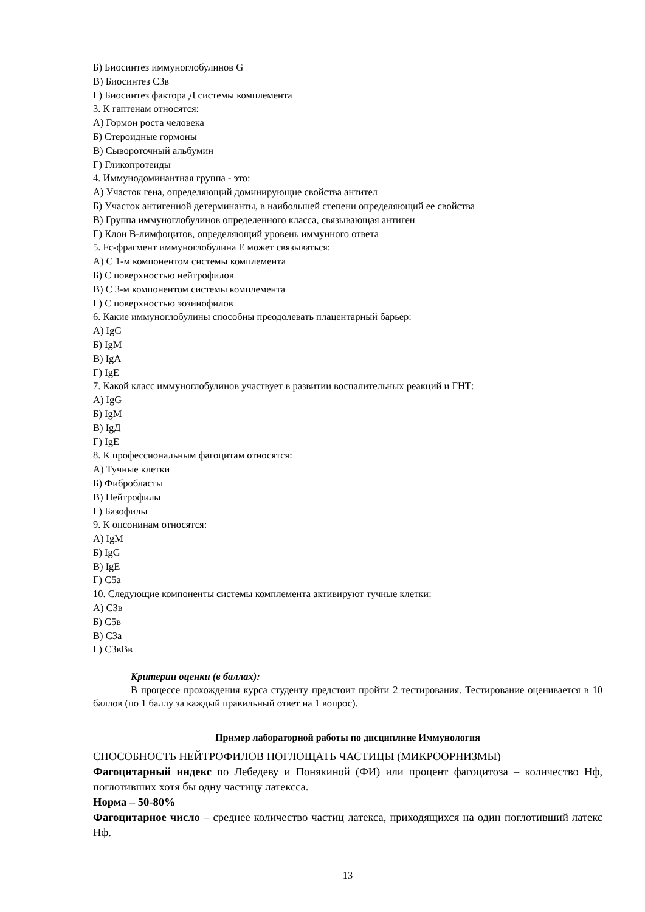Б) Биосинтез иммуноглобулинов G
В) Биосинтез С3в
Г) Биосинтез фактора Д системы комплемента
3. К гаптенам относятся:
А) Гормон роста человека
Б) Стероидные гормоны
В) Сывороточный альбумин
Г) Гликопротеиды
4. Иммунодоминантная группа - это:
А) Участок гена, определяющий доминирующие свойства антител
Б) Участок антигенной детерминанты, в наибольшей степени определяющий ее свойства
В) Группа иммуноглобулинов определенного класса, связывающая антиген
Г) Клон В-лимфоцитов, определяющий уровень иммунного ответа
5. Fc-фрагмент иммуноглобулина Е может связываться:
А) С 1-м компонентом системы комплемента
Б) С поверхностью нейтрофилов
В) С 3-м компонентом системы комплемента
Г) С поверхностью эозинофилов
6. Какие иммуноглобулины способны преодолевать плацентарный барьер:
А) IgG
Б) IgM
В) IgA
Г) IgE
7. Какой класс иммуноглобулинов участвует в развитии воспалительных реакций и ГНТ:
А) IgG
Б) IgM
В) IgД
Г) IgE
8. К профессиональным фагоцитам относятся:
А) Тучные клетки
Б) Фибробласты
В) Нейтрофилы
Г) Базофилы
9. К опсонинам относятся:
А) IgM
Б) IgG
В) IgE
Г) С5а
10. Следующие компоненты системы комплемента активируют тучные клетки:
А) С3в
Б) С5в
В) С3а
Г) С3вВв
Критерии оценки (в баллах):
В процессе прохождения курса студенту предстоит пройти 2 тестирования. Тестирование оценивается в 10 баллов (по 1 баллу за каждый правильный ответ на 1 вопрос).
Пример лабораторной работы по дисциплине Иммунология
СПОСОБНОСТЬ НЕЙТРОФИЛОВ ПОГЛОЩАТЬ ЧАСТИЦЫ (МИКРООРНИЗМЫ)
Фагоцитарный индекс по Лебедеву и Понякиной (ФИ) или процент фагоцитоза – количество Нф, поглотивших хотя бы одну частицу латексса.
Норма – 50-80%
Фагоцитарное число – среднее количество частиц латекса, приходящихся на один поглотивший латекс Нф.
13